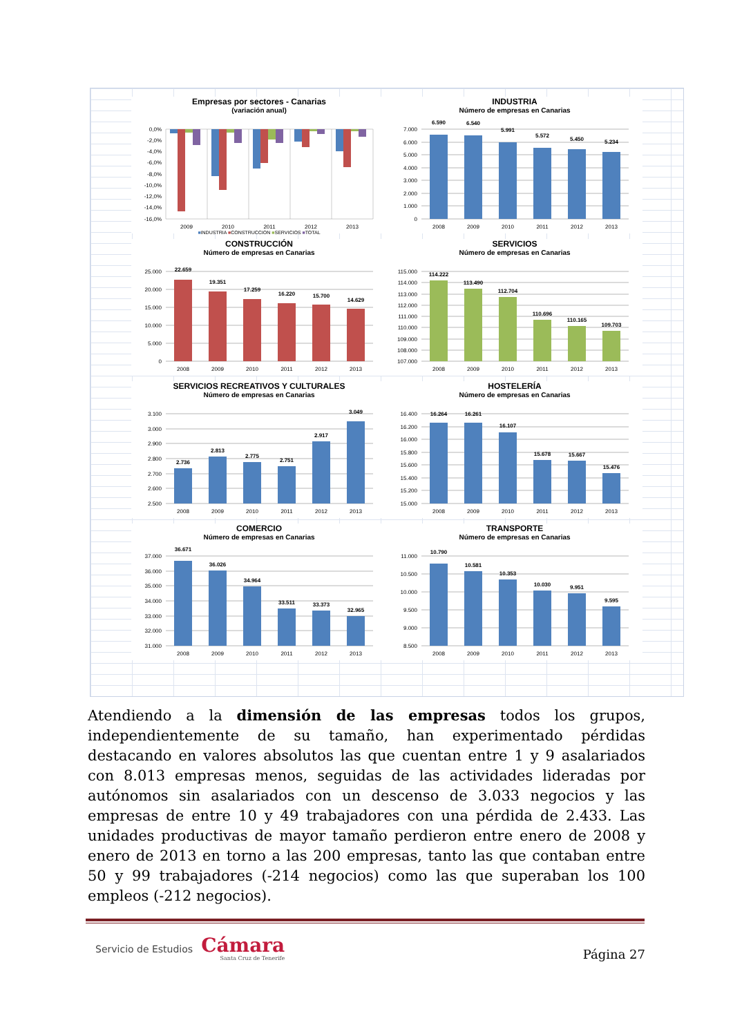Empresas por sectores - Canarias
(variación anual)
0,0%
-2,0%
-4,0%
-6,0%
-8,0%
-10,0%
-12,0%
-14,0%
-16,0%
2009
2010
2011
2012
2013
■INDUSTRIA ■CONSTRUCCION ■SERVICIOS ■TOTAL
INDUSTRIA
Número de empresas en Canarias
7.000
6.000
5.000
4.000
3.000
2.000
1.000
0
6.590
6.540
5.991
5.572
5.450
5.234
2008
2009
2010
2011
2012
2013
CONSTRUCCIÓN
Número de empresas en Canarias
25.000
20.000
15.000
10.000
5.000
0
22.659
19.351
17.259
16.220
15.700
14.629
2008
2009
2010
2011
2012
2013
SERVICIOS
Número de empresas en Canarias
115.000
114.000
113.000
112.000
111.000
110.000
109.000
108.000
107.000
114.222
113.490
112.704
110.696
110.165
109.703
2008
2009
2010
2011
2012
2013
SERVICIOS RECREATIVOS Y CULTURALES
Número de empresas en Canarias
3.100
3.000
2.900
2.800
2.700
2.600
2.500
2.736
2.813
2.775
2.751
2.917
3.049
2008
2009
2010
2011
2012
2013
HOSTELERÍA
Número de empresas en Canarias
16.400
16.200
16.000
15.800
15.600
15.400
15.200
15.000
16.264
16.261
16.107
15.678
15.667
15.476
2008
2009
2010
2011
2012
2013
COMERCIO
Número de empresas en Canarias
37.000
36.000
35.000
34.000
33.000
32.000
31.000
36.671
36.026
34.964
33.511
33.373
32.965
2008
2009
2010
2011
2012
2013
TRANSPORTE
Número de empresas en Canarias
11.000
10.500
10.000
9.500
9.000
8.500
10.790
10.581
10.353
10.030
9.951
9.595
2008
2009
2010
2011
2012
2013
Atendiendo a la dimensión de las empresas todos los grupos, independientemente de su tamaño, han experimentado pérdidas destacando en valores absolutos las que cuentan entre 1 y 9 asalariados con 8.013 empresas menos, seguidas de las actividades lideradas por autónomos sin asalariados con un descenso de 3.033 negocios y las empresas de entre 10 y 49 trabajadores con una pérdida de 2.433. Las unidades productivas de mayor tamaño perdieron entre enero de 2008 y enero de 2013 en torno a las 200 empresas, tanto las que contaban entre 50 y 99 trabajadores (-214 negocios) como las que superaban los 100 empleos (-212 negocios).
Servicio de Estudios
Cámara
Santa Cruz de Tenerife
Página 27